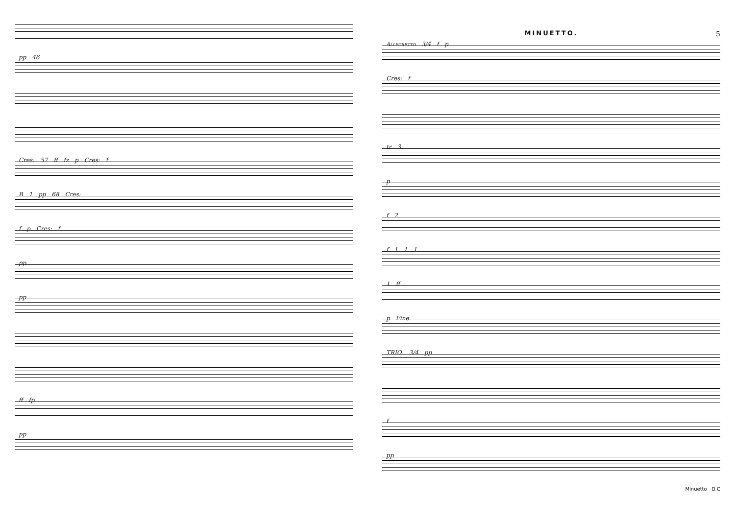pp 46
Cres: 57 ff fz p Cres: f
B 1 pp 68 Cres:
f p Cres: f
pp
pp
ff fp
pp
MINUETTO.
5
Allegretto 3/4 f p
Cres: f
tr 3
p
f 2
f 1 1 1
1 ff
p Fine.
TRIO. 3/4 pp
f
pp
Minuetto D.C